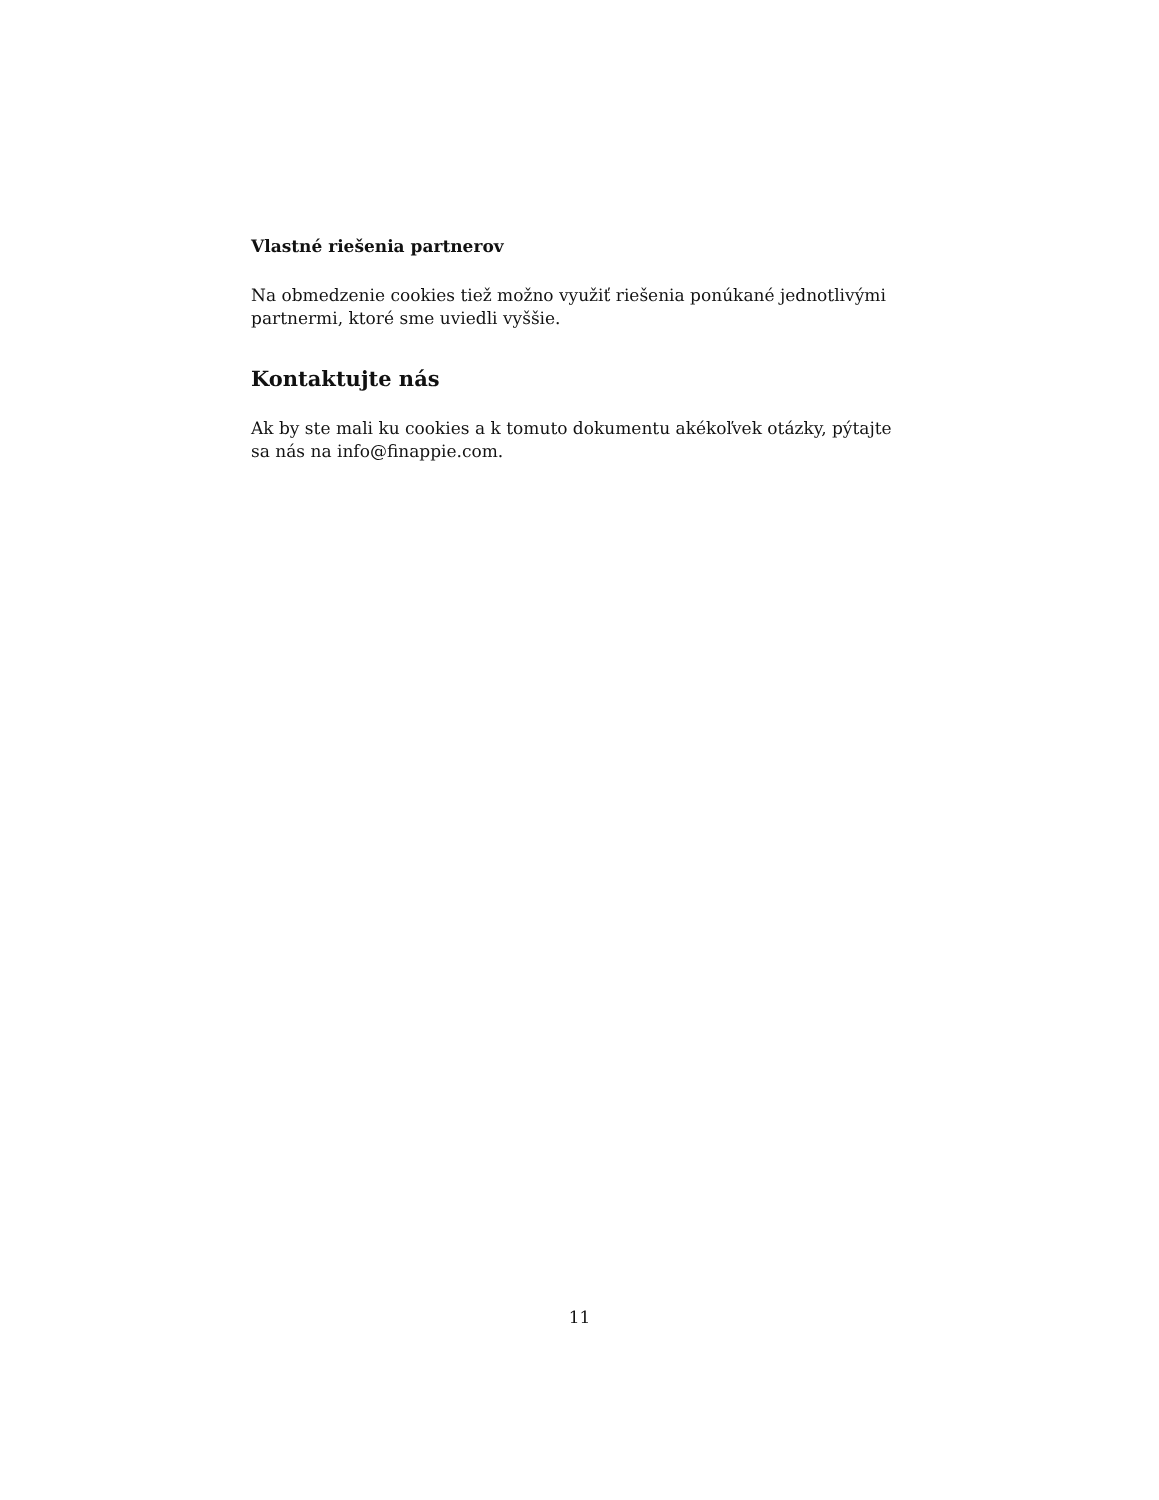Vlastné riešenia partnerov
Na obmedzenie cookies tiež možno využiť riešenia ponúkané jednotlivými partnermi, ktoré sme uviedli vyššie.
Kontaktujte nás
Ak by ste mali ku cookies a k tomuto dokumentu akékoľvek otázky, pýtajte sa nás na info@finappie.com.
11